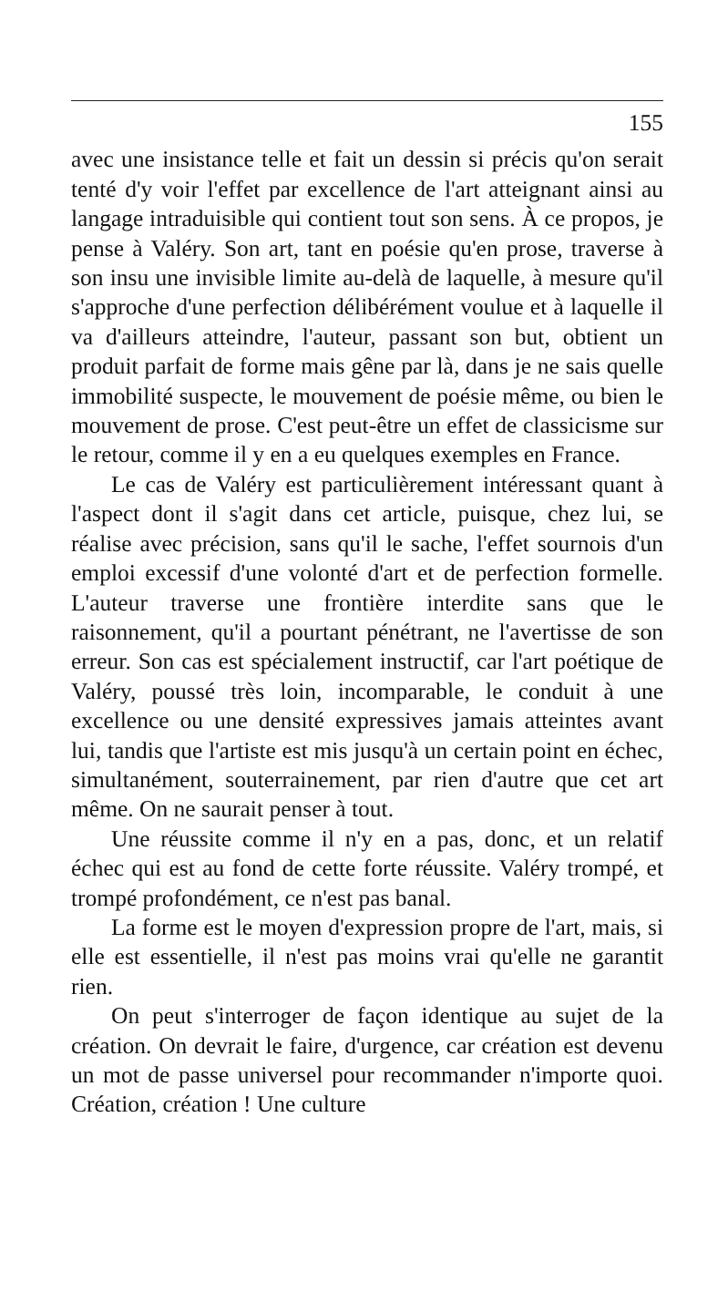155
avec une insistance telle et fait un dessin si précis qu'on serait tenté d'y voir l'effet par excellence de l'art atteignant ainsi au langage intraduisible qui contient tout son sens. À ce propos, je pense à Valéry. Son art, tant en poésie qu'en prose, traverse à son insu une invisible limite au-delà de laquelle, à mesure qu'il s'approche d'une perfection délibérément voulue et à laquelle il va d'ailleurs atteindre, l'auteur, passant son but, obtient un produit parfait de forme mais gêne par là, dans je ne sais quelle immobilité suspecte, le mouvement de poésie même, ou bien le mouvement de prose. C'est peut-être un effet de classicisme sur le retour, comme il y en a eu quelques exemples en France.
Le cas de Valéry est particulièrement intéressant quant à l'aspect dont il s'agit dans cet article, puisque, chez lui, se réalise avec précision, sans qu'il le sache, l'effet sournois d'un emploi excessif d'une volonté d'art et de perfection formelle. L'auteur traverse une frontière interdite sans que le raisonnement, qu'il a pourtant pénétrant, ne l'avertisse de son erreur. Son cas est spécialement instructif, car l'art poétique de Valéry, poussé très loin, incomparable, le conduit à une excellence ou une densité expressives jamais atteintes avant lui, tandis que l'artiste est mis jusqu'à un certain point en échec, simultanément, souterrainement, par rien d'autre que cet art même. On ne saurait penser à tout.
Une réussite comme il n'y en a pas, donc, et un relatif échec qui est au fond de cette forte réussite. Valéry trompé, et trompé profondément, ce n'est pas banal.
La forme est le moyen d'expression propre de l'art, mais, si elle est essentielle, il n'est pas moins vrai qu'elle ne garantit rien.
On peut s'interroger de façon identique au sujet de la création. On devrait le faire, d'urgence, car création est devenu un mot de passe universel pour recommander n'importe quoi. Création, création ! Une culture